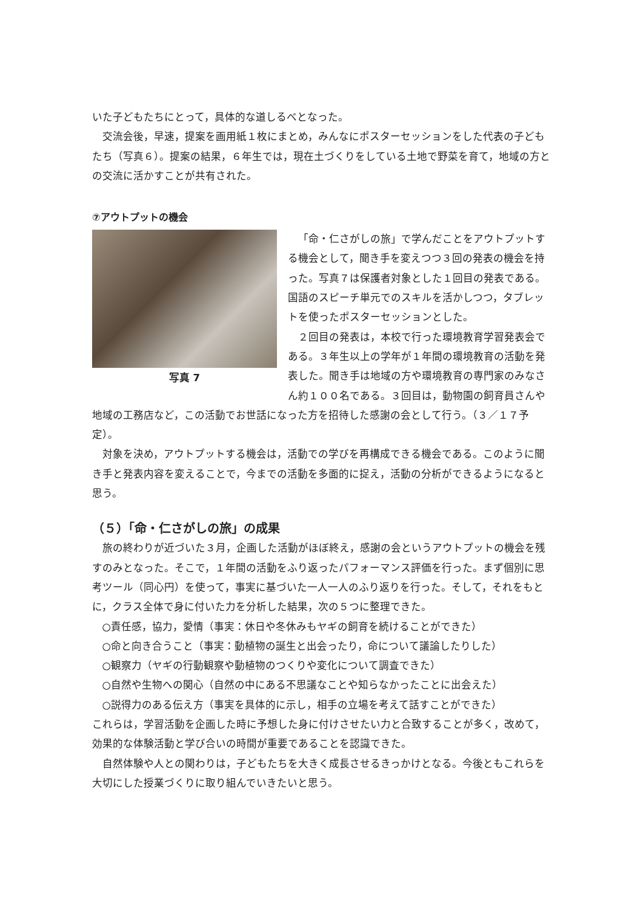いた子どもたちにとって，具体的な道しるべとなった。
交流会後，早速，提案を画用紙１枚にまとめ，みんなにポスターセッションをした代表の子どもたち（写真６）。提案の結果，６年生では，現在土づくりをしている土地で野菜を育て，地域の方との交流に活かすことが共有された。
⑦アウトプットの機会
写真 7
「命・仁さがしの旅」で学んだことをアウトプットする機会として，聞き手を変えつつ３回の発表の機会を持った。写真７は保護者対象とした１回目の発表である。国語のスピーチ単元でのスキルを活かしつつ，タブレットを使ったポスターセッションとした。
２回目の発表は，本校で行った環境教育学習発表会である。３年生以上の学年が１年間の環境教育の活動を発表した。聞き手は地域の方や環境教育の専門家のみなさん約１００名である。３回目は，動物園の飼育員さんや地域の工務店など，この活動でお世話になった方を招待した感謝の会として行う。（３／１７予定）。
対象を決め，アウトプットする機会は，活動での学びを再構成できる機会である。このように聞き手と発表内容を変えることで，今までの活動を多面的に捉え，活動の分析ができるようになると思う。
（５）「命・仁さがしの旅」の成果
旅の終わりが近づいた３月，企画した活動がほぼ終え，感謝の会というアウトプットの機会を残すのみとなった。そこで，１年間の活動をふり返ったパフォーマンス評価を行った。まず個別に思考ツール（同心円）を使って，事実に基づいた一人一人のふり返りを行った。そして，それをもとに，クラス全体で身に付いた力を分析した結果，次の５つに整理できた。
○責任感，協力，愛情（事実：休日や冬休みもヤギの飼育を続けることができた）
○命と向き合うこと（事実：動植物の誕生と出会ったり，命について議論したりした）
○観察力（ヤギの行動観察や動植物のつくりや変化について調査できた）
○自然や生物への関心（自然の中にある不思議なことや知らなかったことに出会えた）
○説得力のある伝え方（事実を具体的に示し，相手の立場を考えて話すことができた）
これらは，学習活動を企画した時に予想した身に付けさせたい力と合致することが多く，改めて，効果的な体験活動と学び合いの時間が重要であることを認識できた。
自然体験や人との関わりは，子どもたちを大きく成長させるきっかけとなる。今後ともこれらを大切にした授業づくりに取り組んでいきたいと思う。